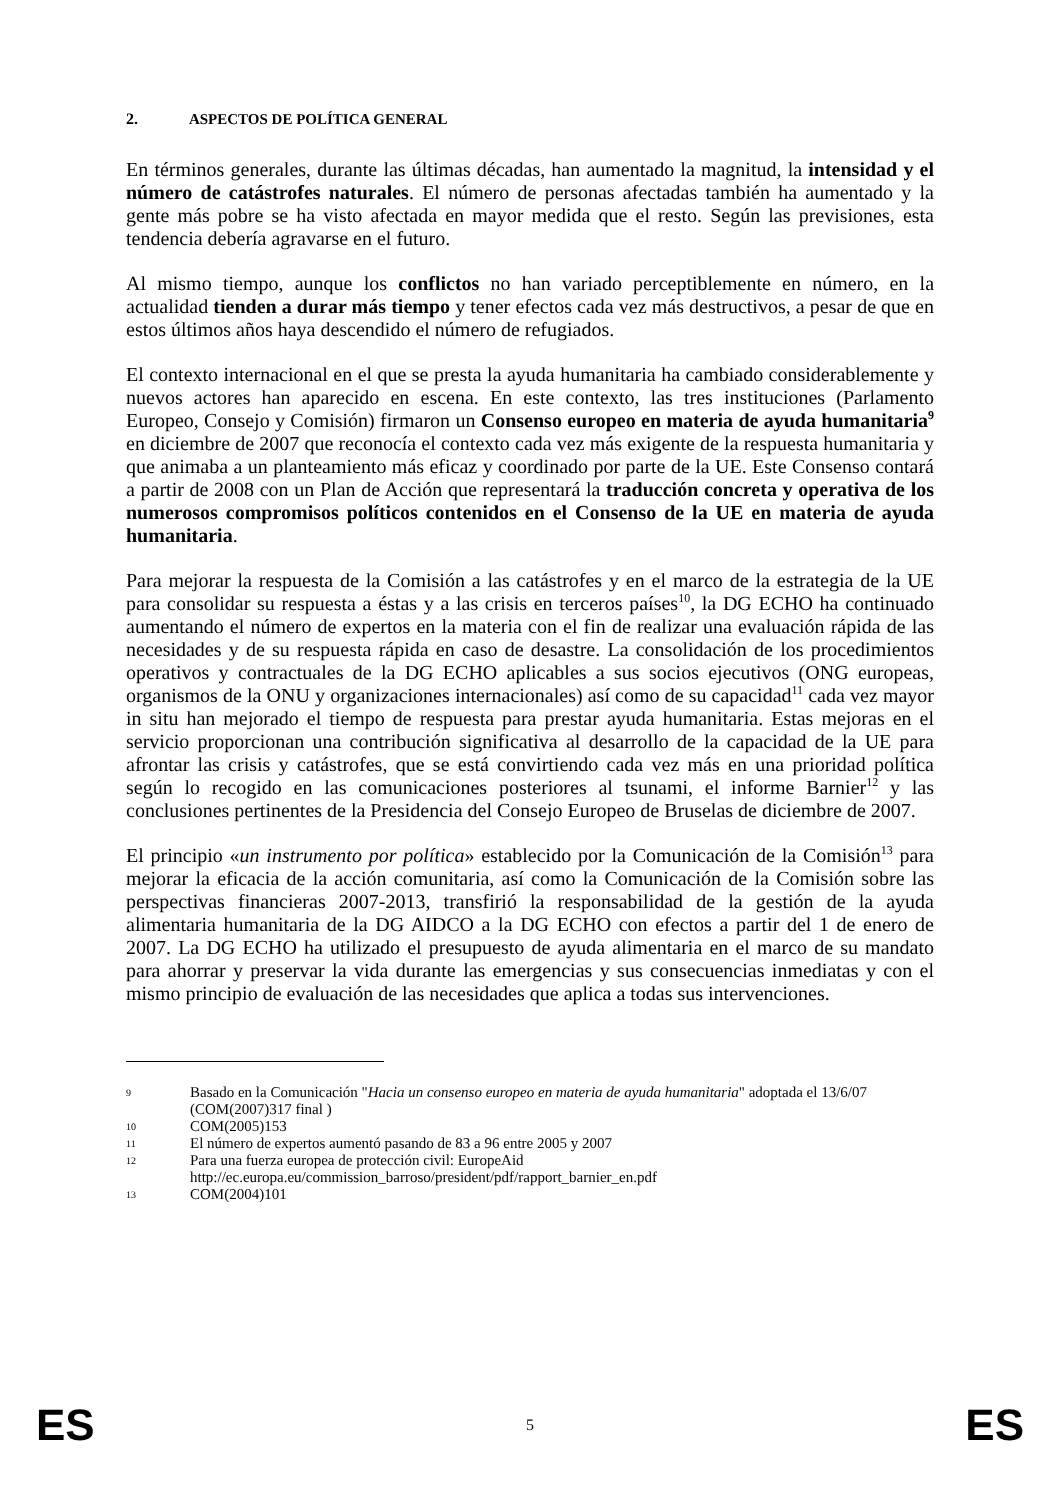2. ASPECTOS DE POLÍTICA GENERAL
En términos generales, durante las últimas décadas, han aumentado la magnitud, la intensidad y el número de catástrofes naturales. El número de personas afectadas también ha aumentado y la gente más pobre se ha visto afectada en mayor medida que el resto. Según las previsiones, esta tendencia debería agravarse en el futuro.
Al mismo tiempo, aunque los conflictos no han variado perceptiblemente en número, en la actualidad tienden a durar más tiempo y tener efectos cada vez más destructivos, a pesar de que en estos últimos años haya descendido el número de refugiados.
El contexto internacional en el que se presta la ayuda humanitaria ha cambiado considerablemente y nuevos actores han aparecido en escena. En este contexto, las tres instituciones (Parlamento Europeo, Consejo y Comisión) firmaron un Consenso europeo en materia de ayuda humanitaria<sup>9</sup> en diciembre de 2007 que reconocía el contexto cada vez más exigente de la respuesta humanitaria y que animaba a un planteamiento más eficaz y coordinado por parte de la UE. Este Consenso contará a partir de 2008 con un Plan de Acción que representará la traducción concreta y operativa de los numerosos compromisos políticos contenidos en el Consenso de la UE en materia de ayuda humanitaria.
Para mejorar la respuesta de la Comisión a las catástrofes y en el marco de la estrategia de la UE para consolidar su respuesta a éstas y a las crisis en terceros países<sup>10</sup>, la DG ECHO ha continuado aumentando el número de expertos en la materia con el fin de realizar una evaluación rápida de las necesidades y de su respuesta rápida en caso de desastre. La consolidación de los procedimientos operativos y contractuales de la DG ECHO aplicables a sus socios ejecutivos (ONG europeas, organismos de la ONU y organizaciones internacionales) así como de su capacidad<sup>11</sup> cada vez mayor in situ han mejorado el tiempo de respuesta para prestar ayuda humanitaria. Estas mejoras en el servicio proporcionan una contribución significativa al desarrollo de la capacidad de la UE para afrontar las crisis y catástrofes, que se está convirtiendo cada vez más en una prioridad política según lo recogido en las comunicaciones posteriores al tsunami, el informe Barnier<sup>12</sup> y las conclusiones pertinentes de la Presidencia del Consejo Europeo de Bruselas de diciembre de 2007.
El principio «un instrumento por política» establecido por la Comunicación de la Comisión<sup>13</sup> para mejorar la eficacia de la acción comunitaria, así como la Comunicación de la Comisión sobre las perspectivas financieras 2007-2013, transfirió la responsabilidad de la gestión de la ayuda alimentaria humanitaria de la DG AIDCO a la DG ECHO con efectos a partir del 1 de enero de 2007. La DG ECHO ha utilizado el presupuesto de ayuda alimentaria en el marco de su mandato para ahorrar y preservar la vida durante las emergencias y sus consecuencias inmediatas y con el mismo principio de evaluación de las necesidades que aplica a todas sus intervenciones.
9 Basado en la Comunicación "Hacia un consenso europeo en materia de ayuda humanitaria" adoptada el 13/6/07 (COM(2007)317 final )
10 COM(2005)153
11 El número de expertos aumentó pasando de 83 a 96 entre 2005 y 2007
12 Para una fuerza europea de protección civil: EuropeAid
http://ec.europa.eu/commission_barroso/president/pdf/rapport_barnier_en.pdf
13 COM(2004)101
ES 5 ES